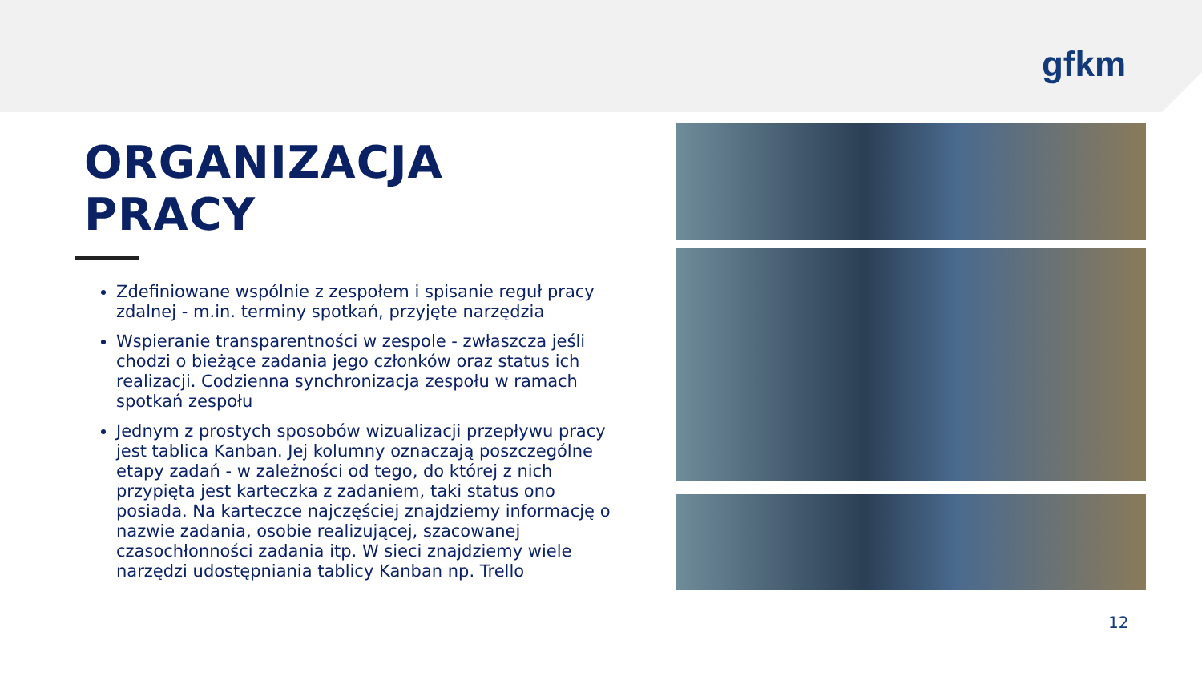gfkm
ORGANIZACJA PRACY
Zdefiniowane wspólnie z zespołem i spisanie reguł pracy zdalnej - m.in. terminy spotkań, przyjęte narzędzia
Wspieranie transparentności w zespole - zwłaszcza jeśli chodzi o bieżące zadania jego członków oraz status ich realizacji. Codzienna synchronizacja zespołu w ramach spotkań zespołu
Jednym z prostych sposobów wizualizacji przepływu pracy jest tablica Kanban. Jej kolumny oznaczają poszczególne etapy zadań - w zależności od tego, do której z nich przypięta jest karteczka z zadaniem, taki status ono posiada. Na karteczce najczęściej znajdziemy informację o nazwie zadania, osobie realizującej, szacowanej czasochłonności zadania itp. W sieci znajdziemy wiele narzędzi udostępniania tablicy Kanban np. Trello
12